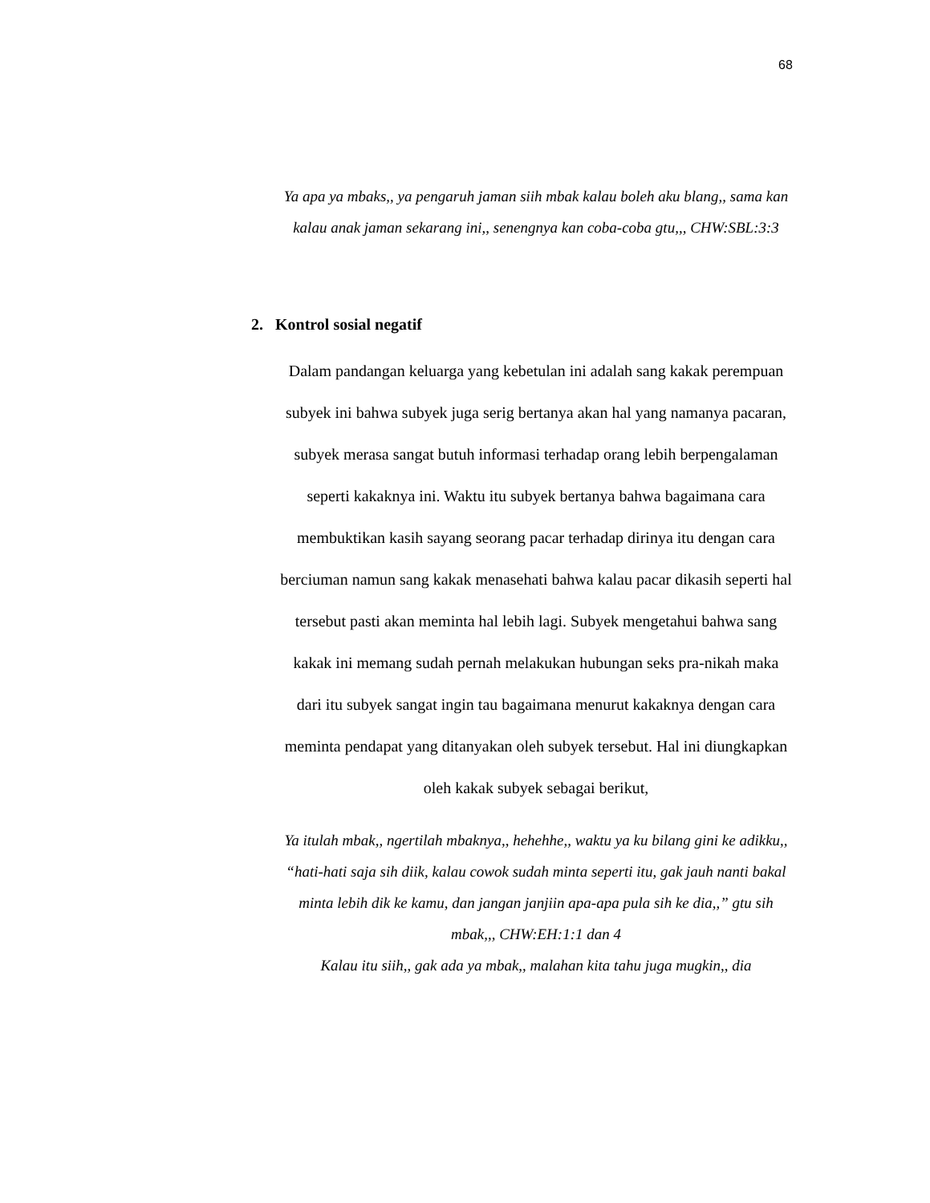68
Ya apa ya mbaks,, ya pengaruh jaman siih mbak kalau boleh aku blang,, sama kan kalau anak jaman sekarang ini,, senengnya kan coba-coba gtu,,, CHW:SBL:3:3
2. Kontrol sosial negatif
Dalam pandangan keluarga yang kebetulan ini adalah sang kakak perempuan subyek ini bahwa subyek juga serig bertanya akan hal yang namanya pacaran, subyek merasa sangat butuh informasi terhadap orang lebih berpengalaman seperti kakaknya ini. Waktu itu subyek bertanya bahwa bagaimana cara membuktikan kasih sayang seorang pacar terhadap dirinya itu dengan cara berciuman namun sang kakak menasehati bahwa kalau pacar dikasih seperti hal tersebut pasti akan meminta hal lebih lagi. Subyek mengetahui bahwa sang kakak ini memang sudah pernah melakukan hubungan seks pra-nikah maka dari itu subyek sangat ingin tau bagaimana menurut kakaknya dengan cara meminta pendapat yang ditanyakan oleh subyek tersebut. Hal ini diungkapkan oleh kakak subyek sebagai berikut,
Ya itulah mbak,, ngertilah mbaknya,, hehehhe,, waktu ya ku bilang gini ke adikku,, “hati-hati saja sih diik, kalau cowok sudah minta seperti itu, gak jauh nanti bakal minta lebih dik ke kamu, dan jangan janjiin apa-apa pula sih ke dia,,” gtu sih mbak,,, CHW:EH:1:1 dan 4
Kalau itu siih,, gak ada ya mbak,, malahan kita tahu juga mugkin,, dia